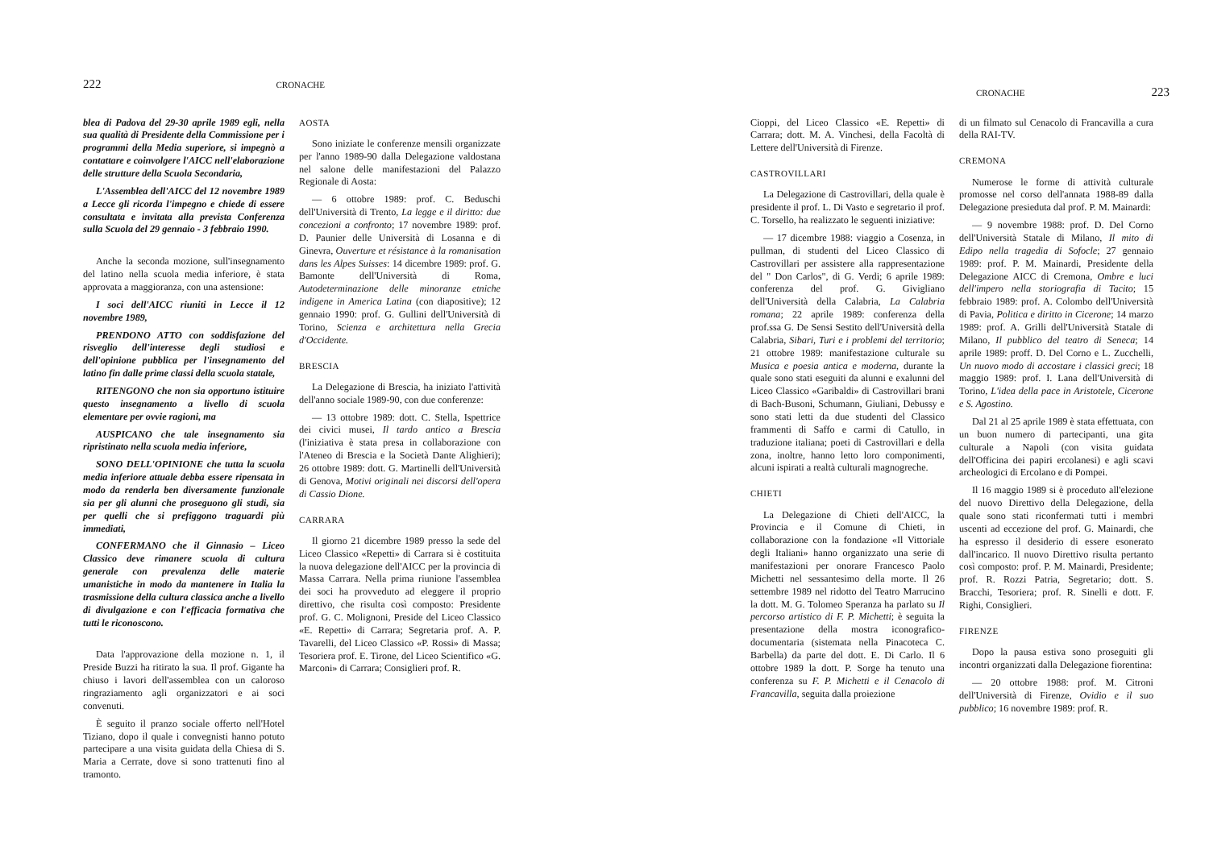222 CRONACHE
blea di Padova del 29-30 aprile 1989 egli, nella sua qualità di Presidente della Commissione per i programmi della Media superiore, si impegnò a contattare e coinvolgere l'AICC nell'elaborazione delle strutture della Scuola Secondaria,
L'Assemblea dell'AICC del 12 novembre 1989 a Lecce gli ricorda l'impegno e chiede di essere consultata e invitata alla prevista Conferenza sulla Scuola del 29 gennaio - 3 febbraio 1990.
Anche la seconda mozione, sull'insegnamento del latino nella scuola media inferiore, è stata approvata a maggioranza, con una astensione:
I soci dell'AICC riuniti in Lecce il 12 novembre 1989,
PRENDONO ATTO con soddisfazione del risveglio dell'interesse degli studiosi e dell'opinione pubblica per l'insegnamento del latino fin dalle prime classi della scuola statale,
RITENGONO che non sia opportuno istituire questo insegnamento a livello di scuola elementare per ovvie ragioni, ma
AUSPICANO che tale insegnamento sia ripristinato nella scuola media inferiore,
SONO DELL'OPINIONE che tutta la scuola media inferiore attuale debba essere ripensata in modo da renderla ben diversamente funzionale sia per gli alunni che proseguono gli studi, sia per quelli che si prefiggono traguardi più immediati,
CONFERMANO che il Ginnasio – Liceo Classico deve rimanere scuola di cultura generale con prevalenza delle materie umanistiche in modo da mantenere in Italia la trasmissione della cultura classica anche a livello di divulgazione e con l'efficacia formativa che tutti le riconoscono.
Data l'approvazione della mozione n. 1, il Preside Buzzi ha ritirato la sua. Il prof. Gigante ha chiuso i lavori dell'assemblea con un caloroso ringraziamento agli organizzatori e ai soci convenuti.
È seguito il pranzo sociale offerto nell'Hotel Tiziano, dopo il quale i convegnisti hanno potuto partecipare a una visita guidata della Chiesa di S. Maria a Cerrate, dove si sono trattenuti fino al tramonto.
AOSTA
Sono iniziate le conferenze mensili organizzate per l'anno 1989-90 dalla Delegazione valdostana nel salone delle manifestazioni del Palazzo Regionale di Aosta:
— 6 ottobre 1989: prof. C. Beduschi dell'Università di Trento, La legge e il diritto: due concezioni a confronto; 17 novembre 1989: prof. D. Paunier delle Università di Losanna e di Ginevra, Ouverture et résistance à la romanisation dans les Alpes Suisses: 14 dicembre 1989: prof. G. Bamonte dell'Università di Roma, Autodeterminazione delle minoranze etniche indigene in America Latina (con diapositive); 12 gennaio 1990: prof. G. Gullini dell'Università di Torino, Scienza e architettura nella Grecia d'Occidente.
BRESCIA
La Delegazione di Brescia, ha iniziato l'attività dell'anno sociale 1989-90, con due conferenze:
— 13 ottobre 1989: dott. C. Stella, Ispettrice dei civici musei, Il tardo antico a Brescia (l'iniziativa è stata presa in collaborazione con l'Ateneo di Brescia e la Società Dante Alighieri); 26 ottobre 1989: dott. G. Martinelli dell'Università di Genova, Motivi originali nei discorsi dell'opera di Cassio Dione.
CARRARA
Il giorno 21 dicembre 1989 presso la sede del Liceo Classico «Repetti» di Carrara si è costituita la nuova delegazione dell'AICC per la provincia di Massa Carrara. Nella prima riunione l'assemblea dei soci ha provveduto ad eleggere il proprio direttivo, che risulta così composto: Presidente prof. G. C. Molignoni, Preside del Liceo Classico «E. Repetti» di Carrara; Segretaria prof. A. P. Tavarelli, del Liceo Classico «P. Rossi» di Massa; Tesoriera prof. E. Tirone, del Liceo Scientifico «G. Marconi» di Carrara; Consiglieri prof. R.
CRONACHE 223
Cioppi, del Liceo Classico «E. Repetti» di Carrara; dott. M. A. Vinchesi, della Facoltà di Lettere dell'Università di Firenze.
CASTROVILLARI
La Delegazione di Castrovillari, della quale è presidente il prof. L. Di Vasto e segretario il prof. C. Torsello, ha realizzato le seguenti iniziative:
— 17 dicembre 1988: viaggio a Cosenza, in pullman, di studenti del Liceo Classico di Castrovillari per assistere alla rappresentazione del " Don Carlos", di G. Verdi; 6 aprile 1989: conferenza del prof. G. Givigliano dell'Università della Calabria, La Calabria romana; 22 aprile 1989: conferenza della prof.ssa G. De Sensi Sestito dell'Università della Calabria, Sibari, Turi e i problemi del territorio; 21 ottobre 1989: manifestazione culturale su Musica e poesia antica e moderna, durante la quale sono stati eseguiti da alunni e exalunni del Liceo Classico «Garibaldi» di Castrovillari brani di Bach-Busoni, Schumann, Giuliani, Debussy e sono stati letti da due studenti del Classico frammenti di Saffo e carmi di Catullo, in traduzione italiana; poeti di Castrovillari e della zona, inoltre, hanno letto loro componimenti, alcuni ispirati a realtà culturali magnogreche.
CHIETI
La Delegazione di Chieti dell'AICC, la Provincia e il Comune di Chieti, in collaborazione con la fondazione «Il Vittoriale degli Italiani» hanno organizzato una serie di manifestazioni per onorare Francesco Paolo Michetti nel sessantesimo della morte. Il 26 settembre 1989 nel ridotto del Teatro Marrucino la dott. M. G. Tolomeo Speranza ha parlato su Il percorso artistico di F. P. Michetti; è seguita la presentazione della mostra iconografico-documentaria (sistemata nella Pinacoteca C. Barbella) da parte del dott. E. Di Carlo. Il 6 ottobre 1989 la dott. P. Sorge ha tenuto una conferenza su F. P. Michetti e il Cenacolo di Francavilla, seguita dalla proiezione
di un filmato sul Cenacolo di Francavilla a cura della RAI-TV.
CREMONA
Numerose le forme di attività culturale promosse nel corso dell'annata 1988-89 dalla Delegazione presieduta dal prof. P. M. Mainardi:
— 9 novembre 1988: prof. D. Del Corno dell'Università Statale di Milano, Il mito di Edipo nella tragedia di Sofocle; 27 gennaio 1989: prof. P. M. Mainardi, Presidente della Delegazione AICC di Cremona, Ombre e luci dell'impero nella storiografia di Tacito; 15 febbraio 1989: prof. A. Colombo dell'Università di Pavia, Politica e diritto in Cicerone; 14 marzo 1989: prof. A. Grilli dell'Università Statale di Milano, Il pubblico del teatro di Seneca; 14 aprile 1989: proff. D. Del Corno e L. Zucchelli, Un nuovo modo di accostare i classici greci; 18 maggio 1989: prof. I. Lana dell'Università di Torino, L'idea della pace in Aristotele, Cicerone e S. Agostino.
Dal 21 al 25 aprile 1989 è stata effettuata, con un buon numero di partecipanti, una gita culturale a Napoli (con visita guidata dell'Officina dei papiri ercolanesi) e agli scavi archeologici di Ercolano e di Pompei.
Il 16 maggio 1989 si è proceduto all'elezione del nuovo Direttivo della Delegazione, della quale sono stati riconfermati tutti i membri uscenti ad eccezione del prof. G. Mainardi, che ha espresso il desiderio di essere esonerato dall'incarico. Il nuovo Direttivo risulta pertanto così composto: prof. P. M. Mainardi, Presidente; prof. R. Rozzi Patria, Segretario; dott. S. Bracchi, Tesoriera; prof. R. Sinelli e dott. F. Righi, Consiglieri.
FIRENZE
Dopo la pausa estiva sono proseguiti gli incontri organizzati dalla Delegazione fiorentina:
— 20 ottobre 1988: prof. M. Citroni dell'Università di Firenze, Ovidio e il suo pubblico; 16 novembre 1989: prof. R.